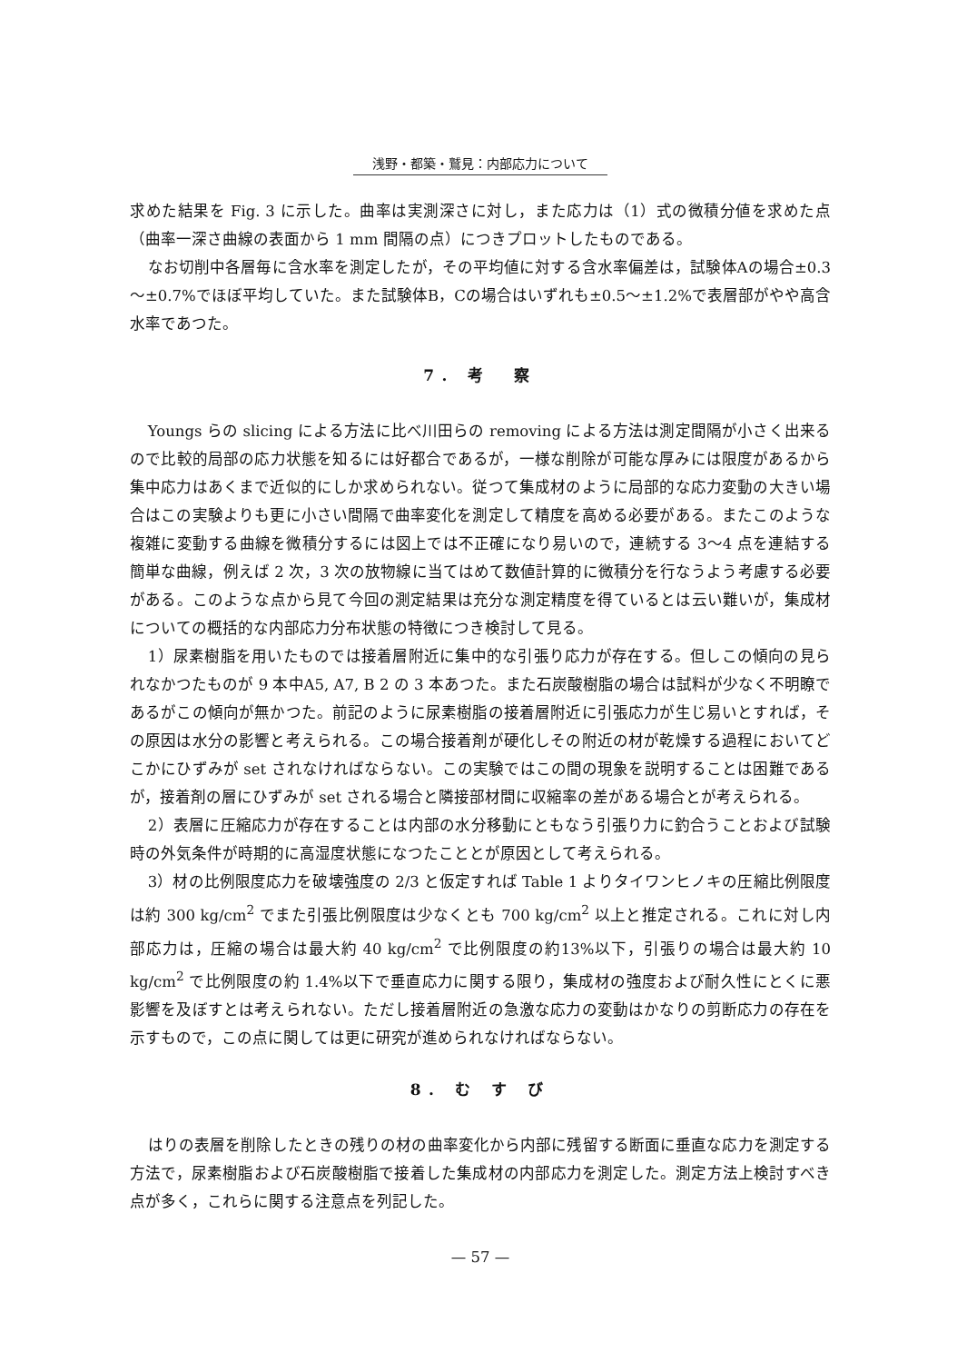浅野・都築・鷲見：内部応力について
求めた結果を Fig. 3 に示した。曲率は実測深さに対し，また応力は（1）式の微積分値を求めた点（曲率一深さ曲線の表面から 1 mm 間隔の点）につきプロットしたものである。
なお切削中各層毎に含水率を測定したが，その平均値に対する含水率偏差は，試験体Aの場合±0.3～±0.7%でほぼ平均していた。また試験体B，Cの場合はいずれも±0.5～±1.2%で表層部がやや高含水率であつた。
7. 考　察
Youngs らの slicing による方法に比べ川田らの removing による方法は測定間隔が小さく出来るので比較的局部の応力状態を知るには好都合であるが，一様な削除が可能な厚みには限度があるから集中応力はあくまで近似的にしか求められない。従つて集成材のように局部的な応力変動の大きい場合はこの実験よりも更に小さい間隔で曲率変化を測定して精度を高める必要がある。またこのような複雑に変動する曲線を微積分するには図上では不正確になり易いので，連続する 3～4 点を連結する簡単な曲線，例えば 2 次，3 次の放物線に当てはめて数値計算的に微積分を行なうよう考慮する必要がある。このような点から見て今回の測定結果は充分な測定精度を得ているとは云い難いが，集成材についての概括的な内部応力分布状態の特徴につき検討して見る。
1）尿素樹脂を用いたものでは接着層附近に集中的な引張り応力が存在する。但しこの傾向の見られなかつたものが 9 本中A5, A7, B 2 の 3 本あつた。また石炭酸樹脂の場合は試料が少なく不明瞭であるがこの傾向が無かつた。前記のように尿素樹脂の接着層附近に引張応力が生じ易いとすれば，その原因は水分の影響と考えられる。この場合接着剤が硬化しその附近の材が乾燥する過程においてどこかにひずみが set されなければならない。この実験ではこの間の現象を説明することは困難であるが，接着剤の層にひずみが set される場合と隣接部材間に収縮率の差がある場合とが考えられる。
2）表層に圧縮応力が存在することは内部の水分移動にともなう引張り力に釣合うことおよび試験時の外気条件が時期的に高湿度状態になつたこととが原因として考えられる。
3）材の比例限度応力を破壊強度の 2/3 と仮定すれば Table 1 よりタイワンヒノキの圧縮比例限度は約 300 kg/cm<sup>2</sup> でまた引張比例限度は少なくとも 700 kg/cm<sup>2</sup> 以上と推定される。これに対し内部応力は，圧縮の場合は最大約 40 kg/cm<sup>2</sup> で比例限度の約13%以下，引張りの場合は最大約 10 kg/cm<sup>2</sup> で比例限度の約 1.4%以下で垂直応力に関する限り，集成材の強度および耐久性にとくに悪影響を及ぼすとは考えられない。ただし接着層附近の急激な応力の変動はかなりの剪断応力の存在を示すもので，この点に関しては更に研究が進められなければならない。
8. む す び
はりの表層を削除したときの残りの材の曲率変化から内部に残留する断面に垂直な応力を測定する方法で，尿素樹脂および石炭酸樹脂で接着した集成材の内部応力を測定した。測定方法上検討すべき点が多く，これらに関する注意点を列記した。
— 57 —